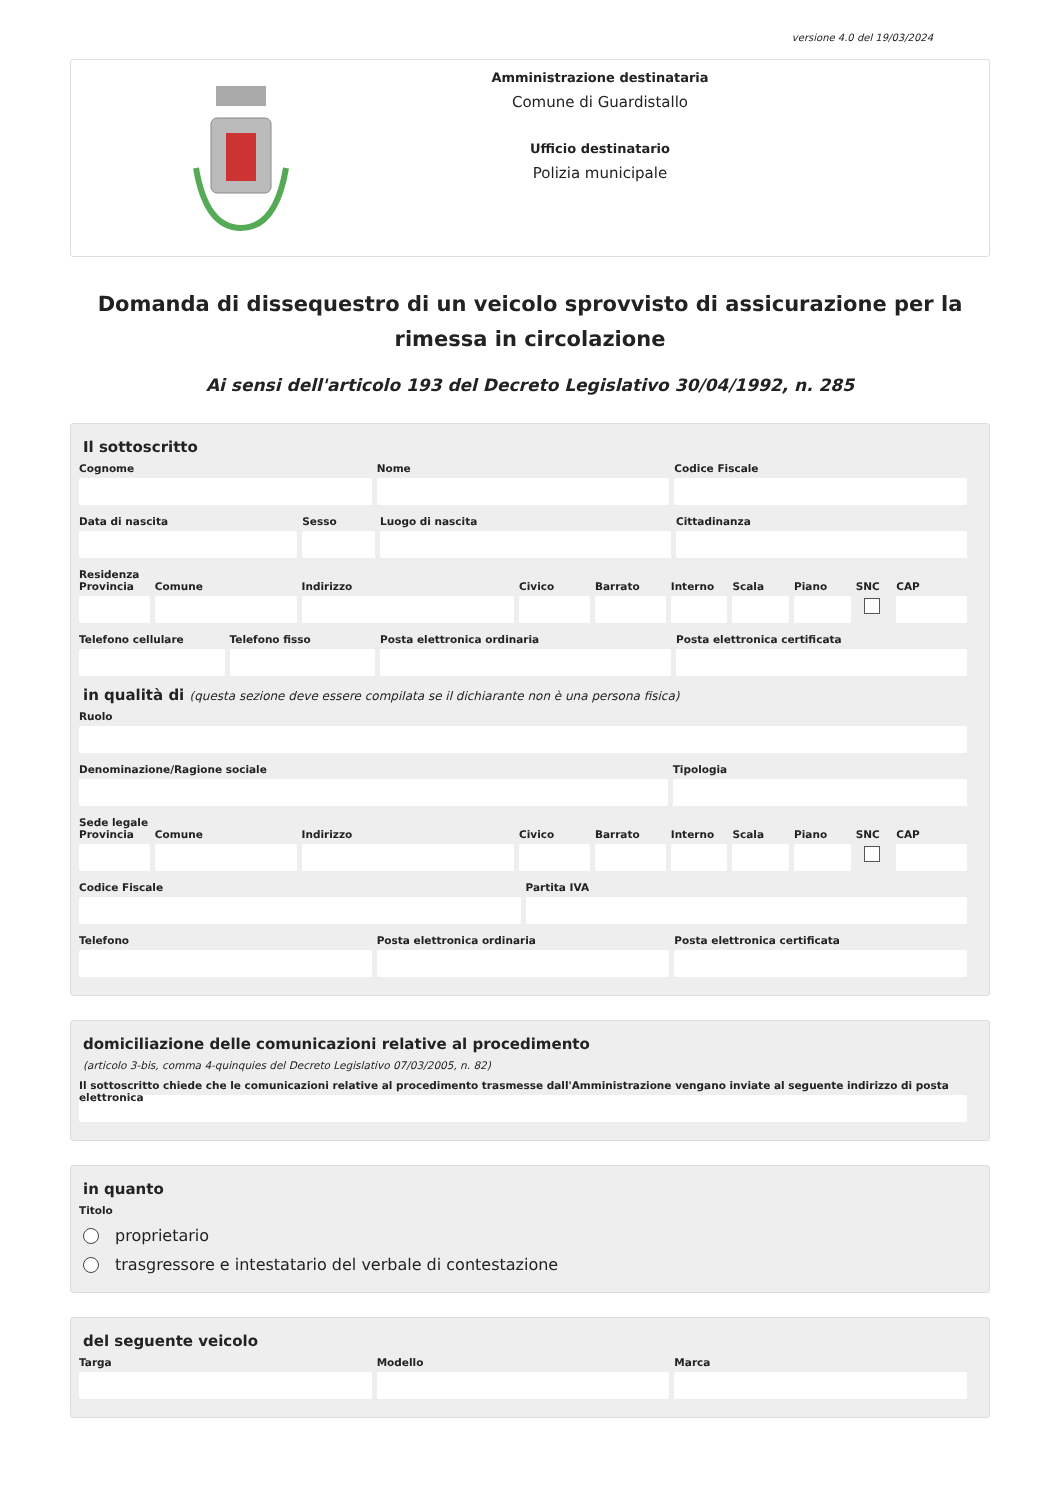versione 4.0 del 19/03/2024
Amministrazione destinataria
Comune di Guardistallo
Ufficio destinatario
Polizia municipale
Domanda di dissequestro di un veicolo sprovvisto di assicurazione per la rimessa in circolazione
Ai sensi dell'articolo 193 del Decreto Legislativo 30/04/1992, n. 285
Il sottoscritto
Cognome Nome Codice Fiscale
Data di nascita Sesso Luogo di nascita Cittadinanza
Residenza
Provincia Comune Indirizzo Civico Barrato Interno Scala Piano SNC CAP
Telefono cellulare Telefono fisso Posta elettronica ordinaria Posta elettronica certificata
in qualità di (questa sezione deve essere compilata se il dichiarante non è una persona fisica)
Ruolo
Denominazione/Ragione sociale Tipologia
Sede legale
Provincia Comune Indirizzo Civico Barrato Interno Scala Piano SNC CAP
Codice Fiscale Partita IVA
Telefono Posta elettronica ordinaria Posta elettronica certificata
domiciliazione delle comunicazioni relative al procedimento
(articolo 3-bis, comma 4-quinquies del Decreto Legislativo 07/03/2005, n. 82)
Il sottoscritto chiede che le comunicazioni relative al procedimento trasmesse dall'Amministrazione vengano inviate al seguente indirizzo di posta elettronica
in quanto
Titolo
proprietario
trasgressore e intestatario del verbale di contestazione
del seguente veicolo
Targa Modello Marca